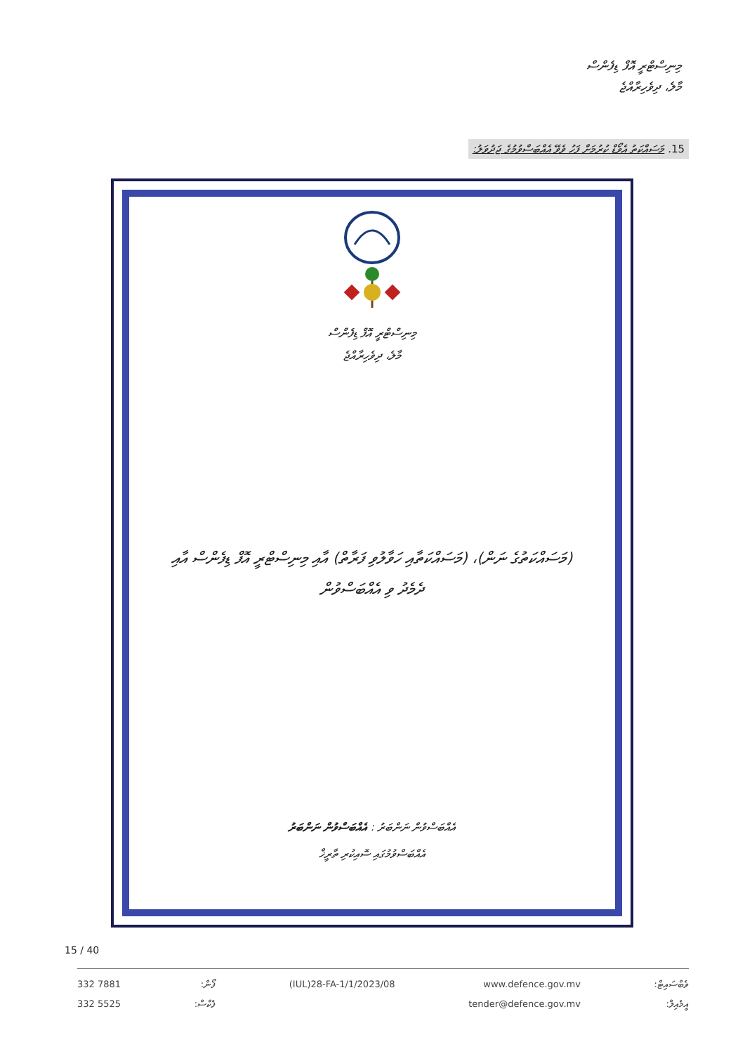މިނިސްޓްރީ އޮފް ޑިފެންސް
މާލެ، ދިވެހިރާއްޖެ
15. މަސައްކަތު އެވޯޑް ކުރުމަށް ފަހު ވެވޭ އެއްބަސްވުމުގެ ޖަދުވަލު:
މިނިސްޓްރީ އޮފް ޑިފެންސް
މާލެ، ދިވެހިރާއްޖެ
(މަސައްކަތުގެ ނަން)، (މަސައްކަތާއި ހަވާލުވި ފަރާތް) އާއި މިނިސްޓްރީ އޮފް ޑިފެންސް އާއި ދެމެދު ވި އެއްބަސްވުން
އެއްބަސްވުން ނަންބަރު : އެއްބަސްވުން ނަންބަރު
އެއްބަސްވުމުގައި ސޮއިކުރި ތާރީޚް
15 / 40
332 7881
332 5525
ފޯން:
ފެކްސް:
(IUL)28-FA-1/1/2023/08 www.defence.gov.mv
tender@defence.gov.mv
ވެބްސައިޓް:
އީމެއިލް: